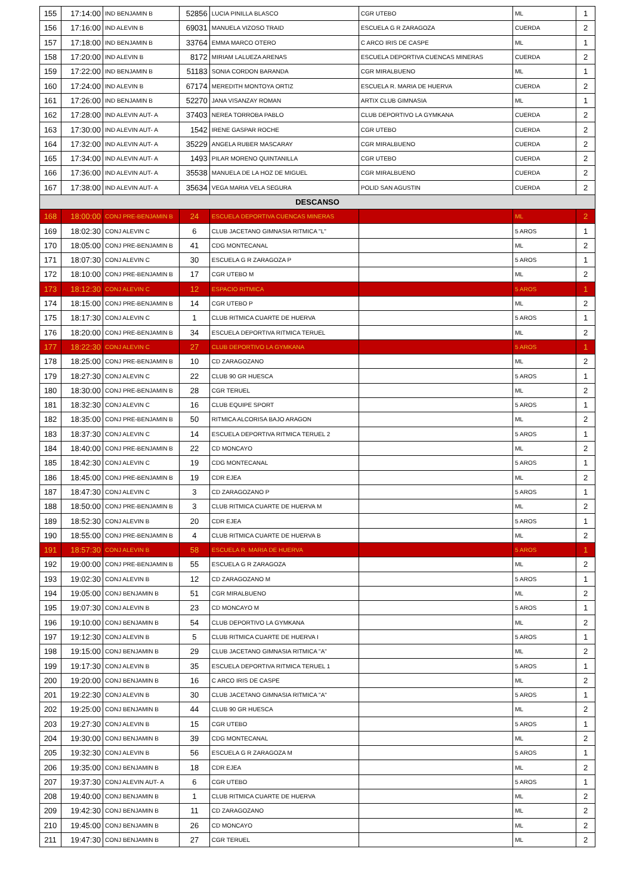| 155 | 17:14:00 | IND BENJAMIN B | 52856 | LUCIA PINILLA BLASCO | CGR UTEBO | ML | 1 |
| 156 | 17:16:00 | IND ALEVIN B | 69031 | MANUELA VIZOSO TRAID | ESCUELA G R ZARAGOZA | CUERDA | 2 |
| 157 | 17:18:00 | IND BENJAMIN B | 33764 | EMMA MARCO OTERO | C ARCO IRIS DE CASPE | ML | 1 |
| 158 | 17:20:00 | IND ALEVIN B | 8172 | MIRIAM LALUEZA ARENAS | ESCUELA DEPORTIVA CUENCAS MINERAS | CUERDA | 2 |
| 159 | 17:22:00 | IND BENJAMIN B | 51183 | SONIA CORDON BARANDA | CGR MIRALBUENO | ML | 1 |
| 160 | 17:24:00 | IND ALEVIN B | 67174 | MEREDITH MONTOYA ORTIZ | ESCUELA R. MARIA DE HUERVA | CUERDA | 2 |
| 161 | 17:26:00 | IND BENJAMIN B | 52270 | JANA VISANZAY ROMAN | ARTIX CLUB GIMNASIA | ML | 1 |
| 162 | 17:28:00 | IND ALEVIN AUT- A | 37403 | NEREA TORROBA PABLO | CLUB DEPORTIVO LA GYMKANA | CUERDA | 2 |
| 163 | 17:30:00 | IND ALEVIN AUT- A | 1542 | IRENE GASPAR ROCHE | CGR UTEBO | CUERDA | 2 |
| 164 | 17:32:00 | IND ALEVIN AUT- A | 35229 | ANGELA RUBER MASCARAY | CGR MIRALBUENO | CUERDA | 2 |
| 165 | 17:34:00 | IND ALEVIN AUT- A | 1493 | PILAR MORENO QUINTANILLA | CGR UTEBO | CUERDA | 2 |
| 166 | 17:36:00 | IND ALEVIN AUT- A | 35538 | MANUELA DE LA HOZ DE MIGUEL | CGR MIRALBUENO | CUERDA | 2 |
| 167 | 17:38:00 | IND ALEVIN AUT- A | 35634 | VEGA MARIA VELA SEGURA | POLID SAN AGUSTIN | CUERDA | 2 |
| DESCANSO | | | | | | | |
| 168 | 18:00:00 | CONJ PRE-BENJAMIN B | 24 | ESCUELA DEPORTIVA CUENCAS MINERAS | | ML | 2 |
| 169 | 18:02:30 | CONJ ALEVIN C | 6 | CLUB JACETANO GIMNASIA RITMICA "L" | | 5 AROS | 1 |
| 170 | 18:05:00 | CONJ PRE-BENJAMIN B | 41 | CDG MONTECANAL | | ML | 2 |
| 171 | 18:07:30 | CONJ ALEVIN C | 30 | ESCUELA G R ZARAGOZA P | | 5 AROS | 1 |
| 172 | 18:10:00 | CONJ PRE-BENJAMIN B | 17 | CGR UTEBO M | | ML | 2 |
| 173 | 18:12:30 | CONJ ALEVIN C | 12 | ESPACIO RITMICA | | 5 AROS | 1 |
| 174 | 18:15:00 | CONJ PRE-BENJAMIN B | 14 | CGR UTEBO P | | ML | 2 |
| 175 | 18:17:30 | CONJ ALEVIN C | 1 | CLUB RITMICA CUARTE DE HUERVA | | 5 AROS | 1 |
| 176 | 18:20:00 | CONJ PRE-BENJAMIN B | 34 | ESCUELA DEPORTIVA RITMICA TERUEL | | ML | 2 |
| 177 | 18:22:30 | CONJ ALEVIN C | 27 | CLUB DEPORTIVO LA GYMKANA | | 5 AROS | 1 |
| 178 | 18:25:00 | CONJ PRE-BENJAMIN B | 10 | CD ZARAGOZANO | | ML | 2 |
| 179 | 18:27:30 | CONJ ALEVIN C | 22 | CLUB 90 GR HUESCA | | 5 AROS | 1 |
| 180 | 18:30:00 | CONJ PRE-BENJAMIN B | 28 | CGR TERUEL | | ML | 2 |
| 181 | 18:32:30 | CONJ ALEVIN C | 16 | CLUB EQUIPE SPORT | | 5 AROS | 1 |
| 182 | 18:35:00 | CONJ PRE-BENJAMIN B | 50 | RITMICA ALCORISA BAJO ARAGON | | ML | 2 |
| 183 | 18:37:30 | CONJ ALEVIN C | 14 | ESCUELA DEPORTIVA RITMICA TERUEL 2 | | 5 AROS | 1 |
| 184 | 18:40:00 | CONJ PRE-BENJAMIN B | 22 | CD MONCAYO | | ML | 2 |
| 185 | 18:42:30 | CONJ ALEVIN C | 19 | CDG MONTECANAL | | 5 AROS | 1 |
| 186 | 18:45:00 | CONJ PRE-BENJAMIN B | 19 | CDR EJEA | | ML | 2 |
| 187 | 18:47:30 | CONJ ALEVIN C | 3 | CD ZARAGOZANO P | | 5 AROS | 1 |
| 188 | 18:50:00 | CONJ PRE-BENJAMIN B | 3 | CLUB RITMICA CUARTE DE HUERVA M | | ML | 2 |
| 189 | 18:52:30 | CONJ ALEVIN B | 20 | CDR EJEA | | 5 AROS | 1 |
| 190 | 18:55:00 | CONJ PRE-BENJAMIN B | 4 | CLUB RITMICA CUARTE DE HUERVA B | | ML | 2 |
| 191 | 18:57:30 | CONJ ALEVIN B | 58 | ESCUELA R. MARIA DE HUERVA | | 5 AROS | 1 |
| 192 | 19:00:00 | CONJ PRE-BENJAMIN B | 55 | ESCUELA G R ZARAGOZA | | ML | 2 |
| 193 | 19:02:30 | CONJ ALEVIN B | 12 | CD ZARAGOZANO M | | 5 AROS | 1 |
| 194 | 19:05:00 | CONJ BENJAMIN B | 51 | CGR MIRALBUENO | | ML | 2 |
| 195 | 19:07:30 | CONJ ALEVIN B | 23 | CD MONCAYO M | | 5 AROS | 1 |
| 196 | 19:10:00 | CONJ BENJAMIN B | 54 | CLUB DEPORTIVO LA GYMKANA | | ML | 2 |
| 197 | 19:12:30 | CONJ ALEVIN B | 5 | CLUB RITMICA CUARTE DE HUERVA I | | 5 AROS | 1 |
| 198 | 19:15:00 | CONJ BENJAMIN B | 29 | CLUB JACETANO GIMNASIA RITMICA "A" | | ML | 2 |
| 199 | 19:17:30 | CONJ ALEVIN B | 35 | ESCUELA DEPORTIVA RITMICA TERUEL 1 | | 5 AROS | 1 |
| 200 | 19:20:00 | CONJ BENJAMIN B | 16 | C ARCO IRIS DE CASPE | | ML | 2 |
| 201 | 19:22:30 | CONJ ALEVIN B | 30 | CLUB JACETANO GIMNASIA RITMICA "A" | | 5 AROS | 1 |
| 202 | 19:25:00 | CONJ BENJAMIN B | 44 | CLUB 90 GR HUESCA | | ML | 2 |
| 203 | 19:27:30 | CONJ ALEVIN B | 15 | CGR UTEBO | | 5 AROS | 1 |
| 204 | 19:30:00 | CONJ BENJAMIN B | 39 | CDG MONTECANAL | | ML | 2 |
| 205 | 19:32:30 | CONJ ALEVIN B | 56 | ESCUELA G R ZARAGOZA M | | 5 AROS | 1 |
| 206 | 19:35:00 | CONJ BENJAMIN B | 18 | CDR EJEA | | ML | 2 |
| 207 | 19:37:30 | CONJ ALEVIN AUT- A | 6 | CGR UTEBO | | 5 AROS | 1 |
| 208 | 19:40:00 | CONJ BENJAMIN B | 1 | CLUB RITMICA CUARTE DE HUERVA | | ML | 2 |
| 209 | 19:42:30 | CONJ BENJAMIN B | 11 | CD ZARAGOZANO | | ML | 2 |
| 210 | 19:45:00 | CONJ BENJAMIN B | 26 | CD MONCAYO | | ML | 2 |
| 211 | 19:47:30 | CONJ BENJAMIN B | 27 | CGR TERUEL | | ML | 2 |